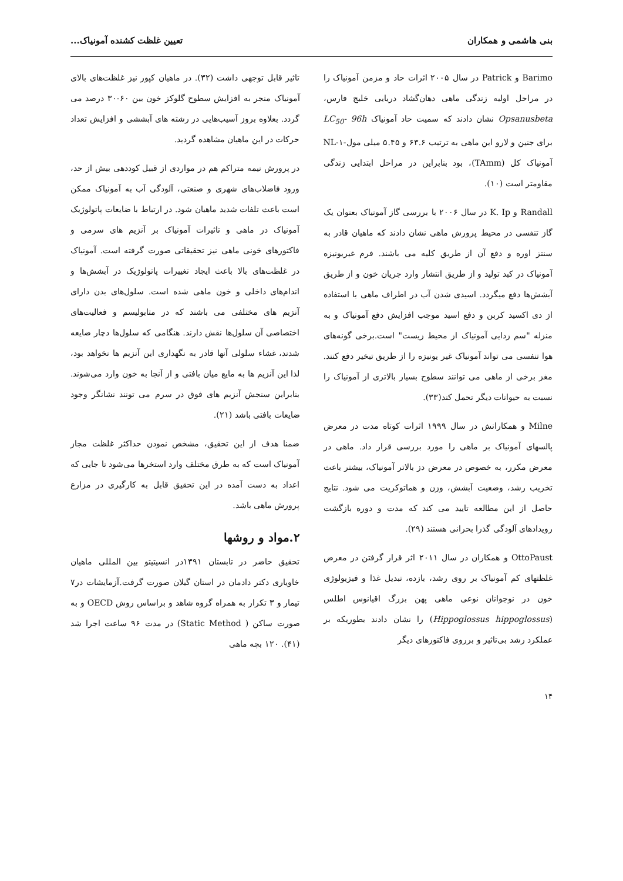بنی هاشمی و همکاران تعیین غلظت کشنده آمونیاک...
Barimo و Patrick در سال ۲۰۰۵ اثرات حاد و مزمن آمونیاک را در مراحل اولیه زندگی ماهی دهان‌گشاد دریایی خلیج فارس، Opsanusbeta نشان دادند که سمیت حاد آمونیاک LC<sub>50</sub>- 96h برای جنین و لارو این ماهی به ترتیب ۶۳.۶ و ۵.۴۵ میلی مول-NL-۱ آمونیاک کل (TAmm)، بود بنابراین در مراحل ابتدایی زندگی مقاومتر است (۱۰).
Randall و K. Ip در سال ۲۰۰۶ با بررسی گاز آمونیاک بعنوان یک گاز تنفسی در محیط پرورش ماهی نشان دادند که ماهیان قادر به سنتز اوره و دفع آن از طریق کلیه می باشند. فرم غیریونیزه آمونیاک در کبد تولید و از طریق انتشار وارد جریان خون و از طریق آبشش‌ها دفع میگردد. اسیدی شدن آب در اطراف ماهی با استفاده از دی اکسید کربن و دفع اسید موجب افزایش دفع آمونیاک و به منزله "سم زدایی آمونیاک از محیط زیست" است.برخی گونه‌های هوا تنفسی می تواند آمونیاک غیر یونیزه را از طریق تبخیر دفع کنند. مغز برخی از ماهی می توانند سطوح بسیار بالاتری از آمونیاک را نسبت به حیوانات دیگر تحمل کند(۳۳).
Milne و همکارانش در سال ۱۹۹۹ اثرات کوتاه مدت در معرض پالسهای آمونیاک بر ماهی را مورد بررسی قرار داد. ماهی در معرض مکرر، به خصوص در معرض دز بالاتر آمونیاک، بیشتر باعث تخریب رشد، وضعیت آبشش، وزن و هماتوکریت می شود. نتایج حاصل از این مطالعه تایید می کند که مدت و دوره بازگشت رویدادهای آلودگی گذرا بحرانی هستند (۲۹).
OttoPaust و همکاران در سال ۲۰۱۱ اثر قرار گرفتن در معرض غلظتهای کم آمونیاک بر روی رشد، بازده، تبدیل غذا و فیزیولوژی خون در نوجوانان نوعی ماهی پهن بزرگ اقیانوس اطلس (Hippoglossus hippoglossus) را نشان دادند بطوریکه بر عملکرد رشد بی‌تاثیر و برروی فاکتورهای دیگر
تاثیر قابل توجهی داشت (۳۲). در ماهیان کپور نیز غلظت‌های بالای آمونیاک منجر به افزایش سطوح گلوکز خون بین ۶۰-۳۰ درصد می گردد. بعلاوه بروز آسیب‌هایی در رشته های آبششی و افزایش تعداد حرکات در این ماهیان مشاهده گردید.
در پرورش نیمه متراکم هم در مواردی از قبیل کوددهی بیش از حد، ورود فاضلاب‌های شهری و صنعتی، آلودگی آب به آمونیاک ممکن است باعث تلفات شدید ماهیان شود. در ارتباط با ضایعات پاتولوژیک آمونیاک در ماهی و تاثیرات آمونیاک بر آنزیم های سرمی و فاکتورهای خونی ماهی نیز تحقیقاتی صورت گرفته است. آمونیاک در غلظت‌های بالا باعث ایجاد تغییرات پاتولوژیک در آبشش‌ها و اندام‌های داخلی و خون ماهی شده است. سلول‌های بدن دارای آنزیم های مختلفی می باشند که در متابولیسم و فعالیت‌های اختصاصی آن سلول‌ها نقش دارند. هنگامی که سلول‌ها دچار ضایعه شدند، غشاء سلولی آنها قادر به نگهداری این آنزیم ها نخواهد بود، لذا این آنزیم ها به مایع میان بافتی و از آنجا به خون وارد می‌شوند. بنابراین سنجش آنزیم های فوق در سرم می تونند نشانگر وجود ضایعات بافتی باشد (۲۱).
ضمنا هدف از این تحقیق، مشخص نمودن حداکثر غلظت مجاز آمونیاک است که به طرق مختلف وارد استخرها می‌شود تا جایی که اعداد به دست آمده در این تحقیق قابل به کارگیری در مزارع پرورش ماهی باشد.
۲.مواد و روشها
تحقیق حاضر در تابستان ۱۳۹۱در انسیتیتو بین المللی ماهیان خاویاری دکتر دادمان در استان گیلان صورت گرفت.آزمایشات در۷ تیمار و ۳ تکرار به همراه گروه شاهد و براساس روش OECD و به صورت ساکن ( Static Method) در مدت ۹۶ ساعت اجرا شد (۴۱). ۱۲۰ بچه ماهی
۱۴